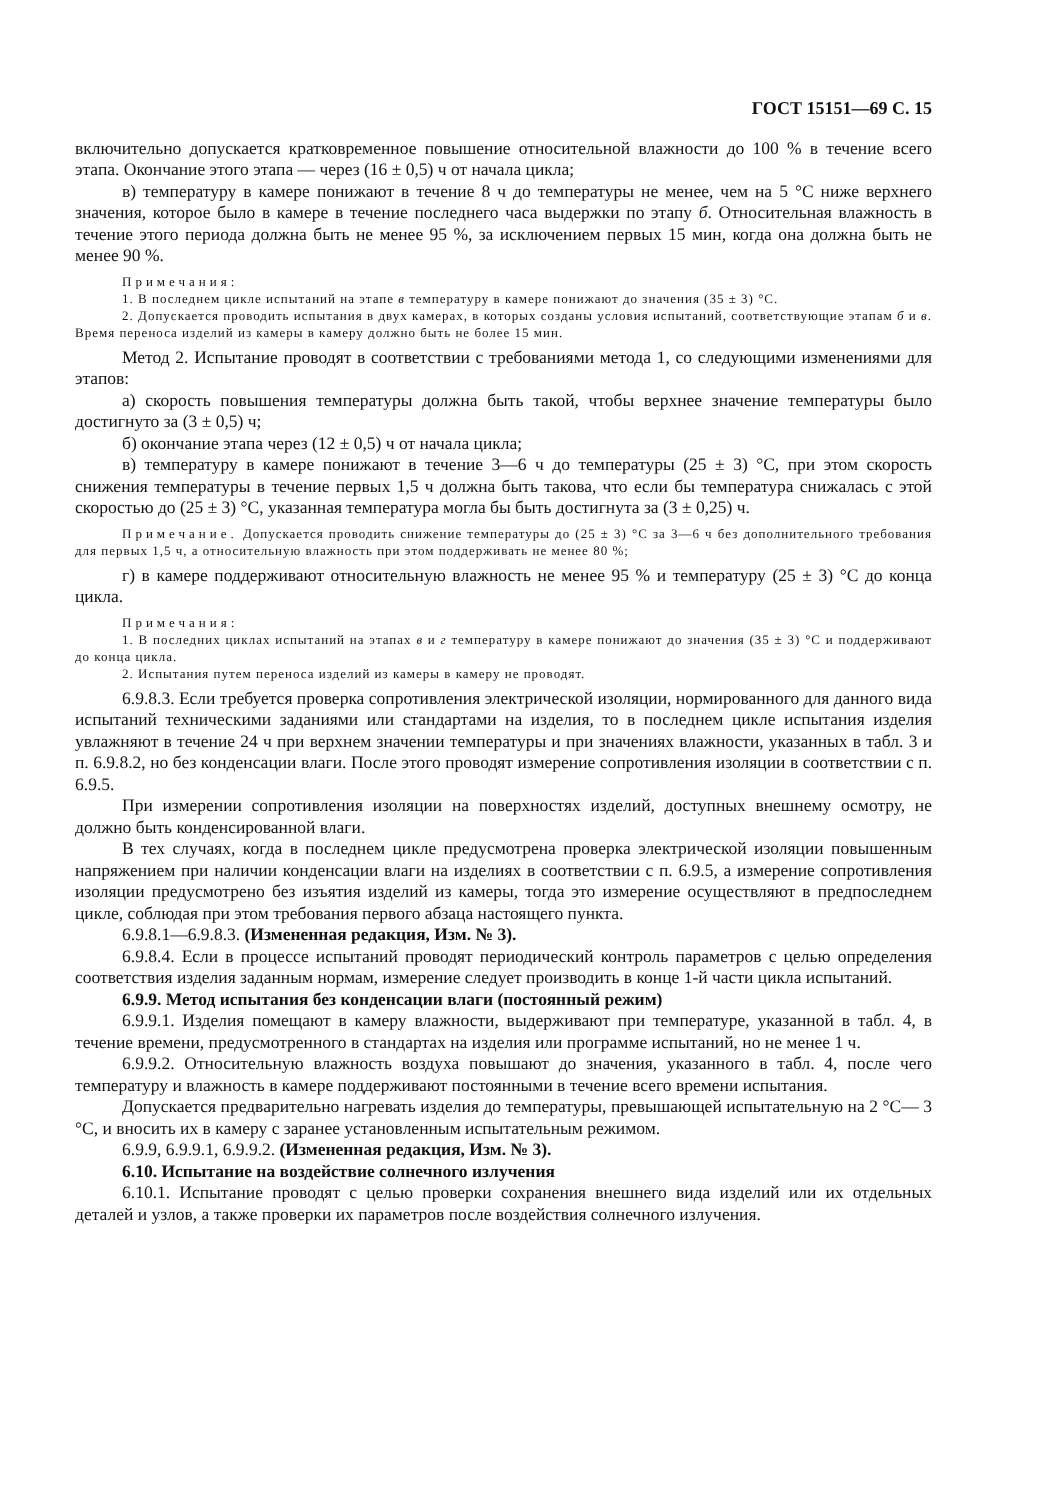ГОСТ 15151—69 С. 15
включительно допускается кратковременное повышение относительной влажности до 100 % в течение всего этапа. Окончание этого этапа — через (16 ± 0,5) ч от начала цикла;
в) температуру в камере понижают в течение 8 ч до температуры не менее, чем на 5 °С ниже верхнего значения, которое было в камере в течение последнего часа выдержки по этапу б. Относительная влажность в течение этого периода должна быть не менее 95 %, за исключением первых 15 мин, когда она должна быть не менее 90 %.
Примечания:
1. В последнем цикле испытаний на этапе в температуру в камере понижают до значения (35 ± 3) °С.
2. Допускается проводить испытания в двух камерах, в которых созданы условия испытаний, соответствующие этапам б и в. Время переноса изделий из камеры в камеру должно быть не более 15 мин.
Метод 2. Испытание проводят в соответствии с требованиями метода 1, со следующими изменениями для этапов:
а) скорость повышения температуры должна быть такой, чтобы верхнее значение температуры было достигнуто за (3 ± 0,5) ч;
б) окончание этапа через (12 ± 0,5) ч от начала цикла;
в) температуру в камере понижают в течение 3—6 ч до температуры (25 ± 3) °С, при этом скорость снижения температуры в течение первых 1,5 ч должна быть такова, что если бы температура снижалась с этой скоростью до (25 ± 3) °С, указанная температура могла бы быть достигнута за (3 ± 0,25) ч.
Примечание. Допускается проводить снижение температуры до (25 ± 3) °С за 3—6 ч без дополнительного требования для первых 1,5 ч, а относительную влажность при этом поддерживать не менее 80 %;
г) в камере поддерживают относительную влажность не менее 95 % и температуру (25 ± 3) °С до конца цикла.
Примечания:
1. В последних циклах испытаний на этапах в и г температуру в камере понижают до значения (35 ± 3) °С и поддерживают до конца цикла.
2. Испытания путем переноса изделий из камеры в камеру не проводят.
6.9.8.3. Если требуется проверка сопротивления электрической изоляции, нормированного для данного вида испытаний техническими заданиями или стандартами на изделия, то в последнем цикле испытания изделия увлажняют в течение 24 ч при верхнем значении температуры и при значениях влажности, указанных в табл. 3 и п. 6.9.8.2, но без конденсации влаги. После этого проводят измерение сопротивления изоляции в соответствии с п. 6.9.5.
При измерении сопротивления изоляции на поверхностях изделий, доступных внешнему осмотру, не должно быть конденсированной влаги.
В тех случаях, когда в последнем цикле предусмотрена проверка электрической изоляции повышенным напряжением при наличии конденсации влаги на изделиях в соответствии с п. 6.9.5, а измерение сопротивления изоляции предусмотрено без изъятия изделий из камеры, тогда это измерение осуществляют в предпоследнем цикле, соблюдая при этом требования первого абзаца настоящего пункта.
6.9.8.1—6.9.8.3. (Измененная редакция, Изм. № 3).
6.9.8.4. Если в процессе испытаний проводят периодический контроль параметров с целью определения соответствия изделия заданным нормам, измерение следует производить в конце 1-й части цикла испытаний.
6.9.9. Метод испытания без конденсации влаги (постоянный режим)
6.9.9.1. Изделия помещают в камеру влажности, выдерживают при температуре, указанной в табл. 4, в течение времени, предусмотренного в стандартах на изделия или программе испытаний, но не менее 1 ч.
6.9.9.2. Относительную влажность воздуха повышают до значения, указанного в табл. 4, после чего температуру и влажность в камере поддерживают постоянными в течение всего времени испытания.
Допускается предварительно нагревать изделия до температуры, превышающей испытательную на 2 °С— 3 °С, и вносить их в камеру с заранее установленным испытательным режимом.
6.9.9, 6.9.9.1, 6.9.9.2. (Измененная редакция, Изм. № 3).
6.10. Испытание на воздействие солнечного излучения
6.10.1. Испытание проводят с целью проверки сохранения внешнего вида изделий или их отдельных деталей и узлов, а также проверки их параметров после воздействия солнечного излучения.